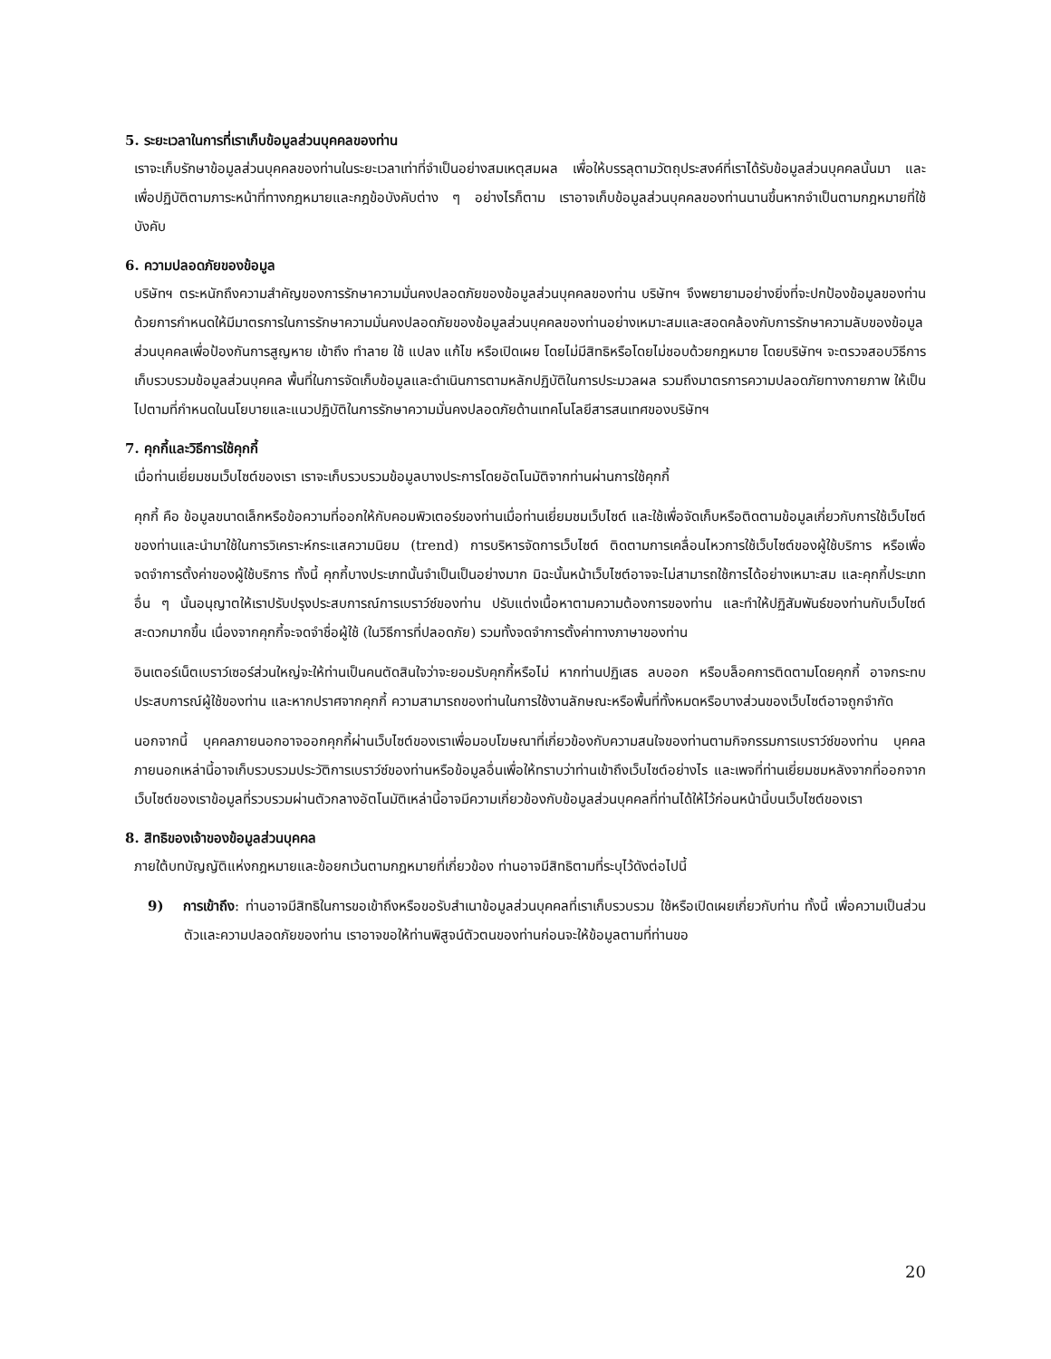5. ระยะเวลาในการที่เราเก็บข้อมูลส่วนบุคคลของท่าน
เราจะเก็บรักษาข้อมูลส่วนบุคคลของท่านในระยะเวลาเท่าที่จำเป็นอย่างสมเหตุสมผล เพื่อให้บรรลุตามวัตถุประสงค์ที่เราได้รับข้อมูลส่วนบุคคลนั้นมา และเพื่อปฏิบัติตามภาระหน้าที่ทางกฎหมายและกฎข้อบังคับต่าง ๆ อย่างไรก็ตาม เราอาจเก็บข้อมูลส่วนบุคคลของท่านนานขึ้นหากจำเป็นตามกฎหมายที่ใช้บังคับ
6. ความปลอดภัยของข้อมูล
บริษัทฯ ตระหนักถึงความสำคัญของการรักษาความมั่นคงปลอดภัยของข้อมูลส่วนบุคคลของท่าน บริษัทฯ จึงพยายามอย่างยิ่งที่จะปกป้องข้อมูลของท่านด้วยการกำหนดให้มีมาตรการในการรักษาความมั่นคงปลอดภัยของข้อมูลส่วนบุคคลของท่านอย่างเหมาะสมและสอดคล้องกับการรักษาความลับของข้อมูลส่วนบุคคลเพื่อป้องกันการสูญหาย เข้าถึง ทำลาย ใช้ แปลง แก้ไข หรือเปิดเผย โดยไม่มีสิทธิหรือโดยไม่ชอบด้วยกฎหมาย โดยบริษัทฯ จะตรวจสอบวิธีการเก็บรวบรวมข้อมูลส่วนบุคคล พื้นที่ในการจัดเก็บข้อมูลและดำเนินการตามหลักปฏิบัติในการประมวลผล รวมถึงมาตรการความปลอดภัยทางกายภาพ ให้เป็นไปตามที่กำหนดในนโยบายและแนวปฏิบัติในการรักษาความมั่นคงปลอดภัยด้านเทคโนโลยีสารสนเทศของบริษัทฯ
7. คุกกี้และวิธีการใช้คุกกี้
เมื่อท่านเยี่ยมชมเว็บไซต์ของเรา เราจะเก็บรวบรวมข้อมูลบางประการโดยอัตโนมัติจากท่านผ่านการใช้คุกกี้
คุกกี้ คือ ข้อมูลขนาดเล็กหรือข้อความที่ออกให้กับคอมพิวเตอร์ของท่านเมื่อท่านเยี่ยมชมเว็บไซต์ และใช้เพื่อจัดเก็บหรือติดตามข้อมูลเกี่ยวกับการใช้เว็บไซต์ของท่านและนำมาใช้ในการวิเคราะห์กระแสความนิยม (trend) การบริหารจัดการเว็บไซต์ ติดตามการเคลื่อนไหวการใช้เว็บไซต์ของผู้ใช้บริการ หรือเพื่อจดจำการตั้งค่าของผู้ใช้บริการ ทั้งนี้ คุกกี้บางประเภทนั้นจำเป็นเป็นอย่างมาก มิฉะนั้นหน้าเว็บไซต์อาจจะไม่สามารถใช้การได้อย่างเหมาะสม และคุกกี้ประเภทอื่น ๆ นั้นอนุญาตให้เราปรับปรุงประสบการณ์การเบราว์ซ์ของท่าน ปรับแต่งเนื้อหาตามความต้องการของท่าน และทำให้ปฏิสัมพันธ์ของท่านกับเว็บไซต์สะดวกมากขึ้น เนื่องจากคุกกี้จะจดจำชื่อผู้ใช้ (ในวิธีการที่ปลอดภัย) รวมทั้งจดจำการตั้งค่าทางภาษาของท่าน
อินเตอร์เน็ตเบราว์เซอร์ส่วนใหญ่จะให้ท่านเป็นคนตัดสินใจว่าจะยอมรับคุกกี้หรือไม่ หากท่านปฏิเสธ ลบออก หรือบล็อคการติดตามโดยคุกกี้ อาจกระทบประสบการณ์ผู้ใช้ของท่าน และหากปราศจากคุกกี้ ความสามารถของท่านในการใช้งานลักษณะหรือพื้นที่ทั้งหมดหรือบางส่วนของเว็บไซต์อาจถูกจำกัด
นอกจากนี้ บุคคลภายนอกอาจออกคุกกี้ผ่านเว็บไซต์ของเราเพื่อมอบโฆษณาที่เกี่ยวข้องกับความสนใจของท่านตามกิจกรรมการเบราว์ซ์ของท่าน บุคคลภายนอกเหล่านี้อาจเก็บรวบรวมประวัติการเบราว์ซ์ของท่านหรือข้อมูลอื่นเพื่อให้ทราบว่าท่านเข้าถึงเว็บไซต์อย่างไร และเพจที่ท่านเยี่ยมชมหลังจากที่ออกจากเว็บไซต์ของเราข้อมูลที่รวบรวมผ่านตัวกลางอัตโนมัติเหล่านี้อาจมีความเกี่ยวข้องกับข้อมูลส่วนบุคคลที่ท่านได้ให้ไว้ก่อนหน้านี้บนเว็บไซต์ของเรา
8. สิทธิของเจ้าของข้อมูลส่วนบุคคล
ภายใต้บทบัญญัติแห่งกฎหมายและข้อยกเว้นตามกฎหมายที่เกี่ยวข้อง ท่านอาจมีสิทธิตามที่ระบุไว้ดังต่อไปนี้
9) การเข้าถึง: ท่านอาจมีสิทธิในการขอเข้าถึงหรือขอรับสำเนาข้อมูลส่วนบุคคลที่เราเก็บรวบรวม ใช้หรือเปิดเผยเกี่ยวกับท่าน ทั้งนี้ เพื่อความเป็นส่วนตัวและความปลอดภัยของท่าน เราอาจขอให้ท่านพิสูจน์ตัวตนของท่านก่อนจะให้ข้อมูลตามที่ท่านขอ
20